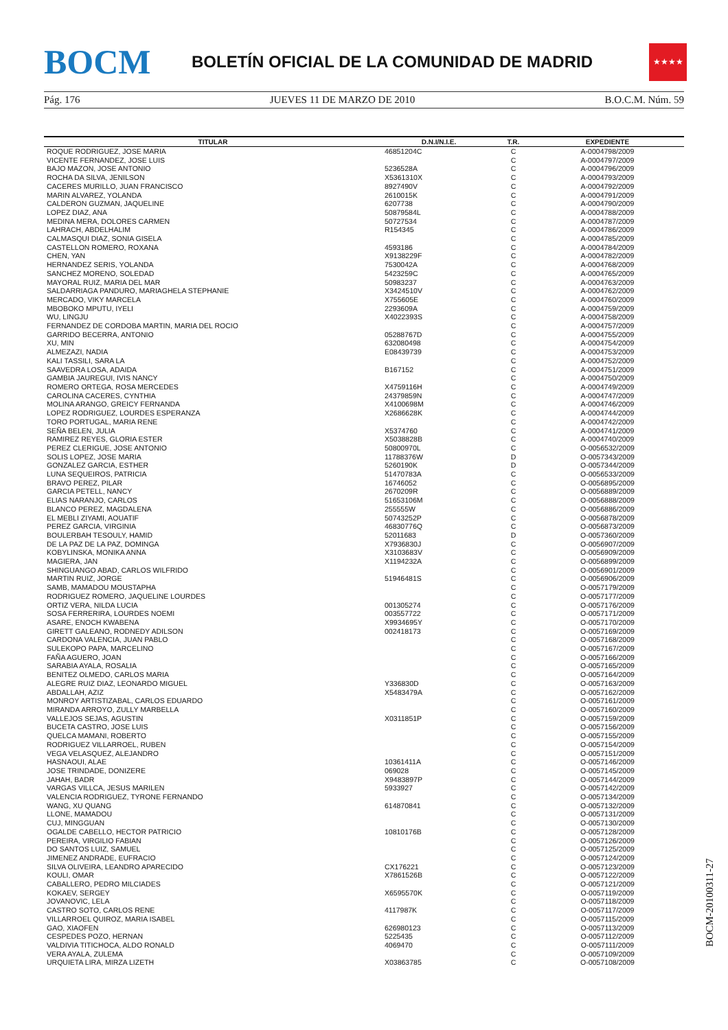BOCM
BOLETÍN OFICIAL DE LA COMUNIDAD DE MADRID
★★★★
Pág. 176 JUEVES 11 DE MARZO DE 2010 B.O.C.M. Núm. 59
| TITULAR | D.N.I/N.I.E. | T.R. | EXPEDIENTE |
| --- | --- | --- | --- |
| ROQUE RODRIGUEZ, JOSE MARIA | 46851204C | C | A-0004798/2009 |
| VICENTE FERNANDEZ, JOSE LUIS | | C | A-0004797/2009 |
| BAJO MAZON, JOSE ANTONIO | 5236528A | C | A-0004796/2009 |
| ROCHA DA SILVA, JENILSON | X5361310X | C | A-0004793/2009 |
| CACERES MURILLO, JUAN FRANCISCO | 8927490V | C | A-0004792/2009 |
| MARIN ALVAREZ, YOLANDA | 2610015K | C | A-0004791/2009 |
| CALDERON GUZMAN, JAQUELINE | 6207738 | C | A-0004790/2009 |
| LOPEZ DIAZ, ANA | 50879584L | C | A-0004788/2009 |
| MEDINA MERA, DOLORES CARMEN | 50727534 | C | A-0004787/2009 |
| LAHRACH, ABDELHALIM | R154345 | C | A-0004786/2009 |
| CALMASQUI DIAZ, SONIA GISELA | | C | A-0004785/2009 |
| CASTELLON ROMERO, ROXANA | 4593186 | C | A-0004784/2009 |
| CHEN, YAN | X9138229F | C | A-0004782/2009 |
| HERNANDEZ SERIS, YOLANDA | 7530042A | C | A-0004768/2009 |
| SANCHEZ MORENO, SOLEDAD | 5423259C | C | A-0004765/2009 |
| MAYORAL RUIZ, MARIA DEL MAR | 50983237 | C | A-0004763/2009 |
| SALDARRIAGA PANDURO, MARIAGHELA STEPHANIE | X3424510V | C | A-0004762/2009 |
| MERCADO, VIKY MARCELA | X755605E | C | A-0004760/2009 |
| MBOBOKO MPUTU, IYELI | 2293609A | C | A-0004759/2009 |
| WU, LINGJU | X4022393S | C | A-0004758/2009 |
| FERNANDEZ DE CORDOBA MARTIN, MARIA DEL ROCIO | | C | A-0004757/2009 |
| GARRIDO BECERRA, ANTONIO | 05288767D | C | A-0004755/2009 |
| XU, MIN | 632080498 | C | A-0004754/2009 |
| ALMEZAZI, NADIA | E08439739 | C | A-0004753/2009 |
| KALI TASSILI, SARA LA | | C | A-0004752/2009 |
| SAAVEDRA LOSA, ADAIDA | B167152 | C | A-0004751/2009 |
| GAMBIA JAUREGUI, IVIS NANCY | | C | A-0004750/2009 |
| ROMERO ORTEGA, ROSA MERCEDES | X4759116H | C | A-0004749/2009 |
| CAROLINA CACERES, CYNTHIA | 24379859N | C | A-0004747/2009 |
| MOLINA ARANGO, GREICY FERNANDA | X4100698M | C | A-0004746/2009 |
| LOPEZ RODRIGUEZ, LOURDES ESPERANZA | X2686628K | C | A-0004744/2009 |
| TORO PORTUGAL, MARIA RENE | | C | A-0004742/2009 |
| SEÑA BELEN, JULIA | X5374760 | C | A-0004741/2009 |
| RAMIREZ REYES, GLORIA ESTER | X5038828B | C | A-0004740/2009 |
| PEREZ CLERIGUE, JOSE ANTONIO | 50800970L | C | O-0056532/2009 |
| SOLIS LOPEZ, JOSE MARIA | 11788376W | D | O-0057343/2009 |
| GONZALEZ GARCIA, ESTHER | 5260190K | D | O-0057344/2009 |
| LUNA SEQUEIROS, PATRICIA | 51470783A | C | O-0056533/2009 |
| BRAVO PEREZ, PILAR | 16746052 | C | O-0056895/2009 |
| GARCIA PETELL, NANCY | 2670209R | C | O-0056889/2009 |
| ELIAS NARANJO, CARLOS | 51653106M | C | O-0056888/2009 |
| BLANCO PEREZ, MAGDALENA | 255555W | C | O-0056886/2009 |
| EL MEBLI ZIYAMI, AOUATIF | 50743252P | C | O-0056878/2009 |
| PEREZ GARCIA, VIRGINIA | 46830776Q | C | O-0056873/2009 |
| BOULERBAH TESOULY, HAMID | 52011683 | D | O-0057360/2009 |
| DE LA PAZ DE LA PAZ, DOMINGA | X7936830J | C | O-0056907/2009 |
| KOBYLINSKA, MONIKA ANNA | X3103683V | C | O-0056909/2009 |
| MAGIERA, JAN | X1194232A | C | O-0056899/2009 |
| SHINGUANGO ABAD, CARLOS WILFRIDO | | C | O-0056901/2009 |
| MARTIN RUIZ, JORGE | 51946481S | C | O-0056906/2009 |
| SAMB, MAMADOU MOUSTAPHA | | C | O-0057179/2009 |
| RODRIGUEZ ROMERO, JAQUELINE LOURDES | | C | O-0057177/2009 |
| ORTIZ VERA, NILDA LUCIA | 001305274 | C | O-0057176/2009 |
| SOSA FERRERIRA, LOURDES NOEMI | 003557722 | C | O-0057171/2009 |
| ASARE, ENOCH KWABENA | X9934695Y | C | O-0057170/2009 |
| GIRETT GALEANO, RODNEDY ADILSON | 002418173 | C | O-0057169/2009 |
| CARDONA VALENCIA, JUAN PABLO | | C | O-0057168/2009 |
| SULEKOPO PAPA, MARCELINO | | C | O-0057167/2009 |
| FAÑA AGUERO, JOAN | | C | O-0057166/2009 |
| SARABIA AYALA, ROSALIA | | C | O-0057165/2009 |
| BENITEZ OLMEDO, CARLOS MARIA | | C | O-0057164/2009 |
| ALEGRE RUIZ DIAZ, LEONARDO MIGUEL | Y336830D | C | O-0057163/2009 |
| ABDALLAH, AZIZ | X5483479A | C | O-0057162/2009 |
| MONROY ARTISTIZABAL, CARLOS EDUARDO | | C | O-0057161/2009 |
| MIRANDA ARROYO, ZULLY MARBELLA | | C | O-0057160/2009 |
| VALLEJOS SEJAS, AGUSTIN | X0311851P | C | O-0057159/2009 |
| BUCETA CASTRO, JOSE LUIS | | C | O-0057156/2009 |
| QUELCA MAMANI, ROBERTO | | C | O-0057155/2009 |
| RODRIGUEZ VILLARROEL, RUBEN | | C | O-0057154/2009 |
| VEGA VELASQUEZ, ALEJANDRO | | C | O-0057151/2009 |
| HASNAOUI, ALAE | 10361411A | C | O-0057146/2009 |
| JOSE TRINDADE, DONIZERE | 069028 | C | O-0057145/2009 |
| JAHAH, BADR | X9483897P | C | O-0057144/2009 |
| VARGAS VILLCA, JESUS MARILEN | 5933927 | C | O-0057142/2009 |
| VALENCIA RODRIGUEZ, TYRONE FERNANDO | | C | O-0057134/2009 |
| WANG, XU QUANG | 614870841 | C | O-0057132/2009 |
| LLONE, MAMADOU | | C | O-0057131/2009 |
| CUJ, MINGGUAN | | C | O-0057130/2009 |
| OGALDE CABELLO, HECTOR PATRICIO | 10810176B | C | O-0057128/2009 |
| PEREIRA, VIRGILIO FABIAN | | C | O-0057126/2009 |
| DO SANTOS LUIZ, SAMUEL | | C | O-0057125/2009 |
| JIMENEZ ANDRADE, EUFRACIO | | C | O-0057124/2009 |
| SILVA OLIVEIRA, LEANDRO APARECIDO | CX176221 | C | O-0057123/2009 |
| KOULI, OMAR | X7861526B | C | O-0057122/2009 |
| CABALLERO, PEDRO MILCIADES | | C | O-0057121/2009 |
| KOKAEV, SERGEY | X6595570K | C | O-0057119/2009 |
| JOVANOVIC, LELA | | C | O-0057118/2009 |
| CASTRO SOTO, CARLOS RENE | 4117987K | C | O-0057117/2009 |
| VILLARROEL QUIROZ, MARIA ISABEL | | C | O-0057115/2009 |
| GAO, XIAOFEN | 626980123 | C | O-0057113/2009 |
| CESPEDES POZO, HERNAN | 5225435 | C | O-0057112/2009 |
| VALDIVIA TITICHOCA, ALDO RONALD | 4069470 | C | O-0057111/2009 |
| VERA AYALA, ZULEMA | | C | O-0057109/2009 |
| URQUIETA LIRA, MIRZA LIZETH | X03863785 | C | O-0057108/2009 |
BOCM-20100311-27